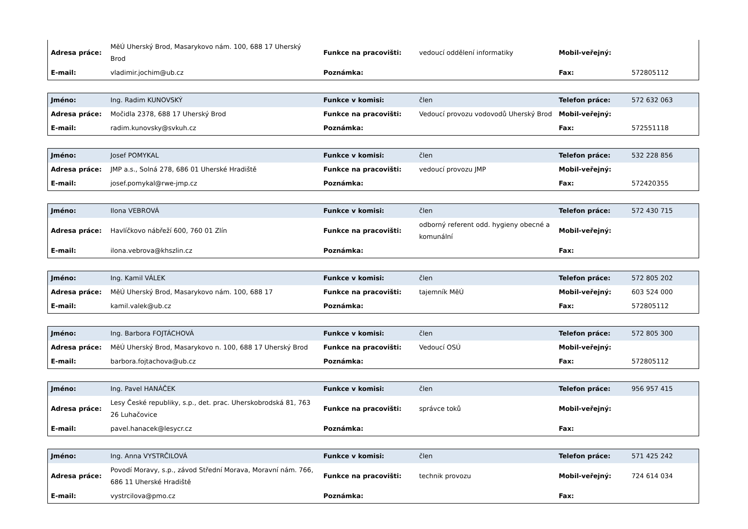| Adresa práce: | MěÚ Uherský Brod, Masarykovo nám. 100, 688 17 Uherský Brod | Funkce na pracovišti: | vedoucí oddělení informatiky | Mobil-veřejný: | |
| E-mail: | vladimir.jochim@ub.cz | Poznámka: | | Fax: | 572805112 |
| Jméno: | Ing. Radim KUNOVSKÝ | Funkce v komisi: | člen | Telefon práce: | 572 632 063 |
| Adresa práce: | Močidla 2378, 688 17 Uherský Brod | Funkce na pracovišti: | Vedoucí provozu vodovodů Uherský Brod | Mobil-veřejný: | |
| E-mail: | radim.kunovsky@svkuh.cz | Poznámka: | | Fax: | 572551118 |
| Jméno: | Josef POMYKAL | Funkce v komisi: | člen | Telefon práce: | 532 228 856 |
| Adresa práce: | JMP a.s., Solná 278, 686 01 Uherské Hradiště | Funkce na pracovišti: | vedoucí provozu JMP | Mobil-veřejný: | |
| E-mail: | josef.pomykal@rwe-jmp.cz | Poznámka: | | Fax: | 572420355 |
| Jméno: | Ilona VEBROVÁ | Funkce v komisi: | člen | Telefon práce: | 572 430 715 |
| Adresa práce: | Havlíčkovo nábřeží 600, 760 01 Zlín | Funkce na pracovišti: | odborný referent odd. hygieny obecné a komunální | Mobil-veřejný: | |
| E-mail: | ilona.vebrova@khszlin.cz | Poznámka: | | Fax: | |
| Jméno: | Ing. Kamil VÁLEK | Funkce v komisi: | člen | Telefon práce: | 572 805 202 |
| Adresa práce: | MěÚ Uherský Brod, Masarykovo nám. 100, 688 17 | Funkce na pracovišti: | tajemník MěÚ | Mobil-veřejný: | 603 524 000 |
| E-mail: | kamil.valek@ub.cz | Poznámka: | | Fax: | 572805112 |
| Jméno: | Ing. Barbora FOJTÁCHOVÁ | Funkce v komisi: | člen | Telefon práce: | 572 805 300 |
| Adresa práce: | MěÚ Uherský Brod, Masarykovo n. 100, 688 17 Uherský Brod | Funkce na pracovišti: | Vedoucí OSÚ | Mobil-veřejný: | |
| E-mail: | barbora.fojtachova@ub.cz | Poznámka: | | Fax: | 572805112 |
| Jméno: | Ing. Pavel HANÁČEK | Funkce v komisi: | člen | Telefon práce: | 956 957 415 |
| Adresa práce: | Lesy České republiky, s.p., det. prac. Uherskobrodská 81, 763 26 Luhačovice | Funkce na pracovišti: | správce toků | Mobil-veřejný: | |
| E-mail: | pavel.hanacek@lesycr.cz | Poznámka: | | Fax: | |
| Jméno: | Ing. Anna VYSTRČILOVÁ | Funkce v komisi: | člen | Telefon práce: | 571 425 242 |
| Adresa práce: | Povodí Moravy, s.p., závod Střední Morava, Moravní nám. 766, 686 11 Uherské Hradiště | Funkce na pracovišti: | technik provozu | Mobil-veřejný: | 724 614 034 |
| E-mail: | vystrcilova@pmo.cz | Poznámka: | | Fax: | |